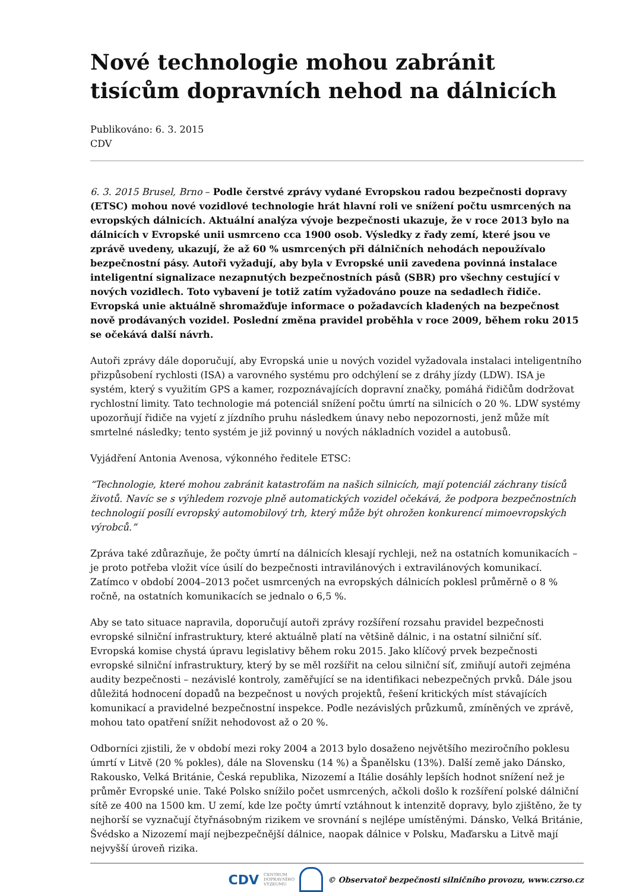Nové technologie mohou zabránit tisícům dopravních nehod na dálnicích
Publikováno: 6. 3. 2015
CDV
6. 3. 2015 Brusel, Brno – Podle čerstvé zprávy vydané Evropskou radou bezpečnosti dopravy (ETSC) mohou nové vozidlové technologie hrát hlavní roli ve snížení počtu usmrcených na evropských dálnicích. Aktuální analýza vývoje bezpečnosti ukazuje, že v roce 2013 bylo na dálnicích v Evropské unii usmrceno cca 1900 osob. Výsledky z řady zemí, které jsou ve zprávě uvedeny, ukazují, že až 60 % usmrcených při dálničních nehodách nepoužívalo bezpečnostní pásy. Autoři vyžadují, aby byla v Evropské unii zavedena povinná instalace inteligentní signalizace nezapnutých bezpečnostních pásů (SBR) pro všechny cestující v nových vozidlech. Toto vybavení je totiž zatím vyžadováno pouze na sedadlech řidiče. Evropská unie aktuálně shromažďuje informace o požadavcích kladených na bezpečnost nově prodávaných vozidel. Poslední změna pravidel proběhla v roce 2009, během roku 2015 se očekává další návrh.
Autoři zprávy dále doporučují, aby Evropská unie u nových vozidel vyžadovala instalaci inteligentního přizpůsobení rychlosti (ISA) a varovného systému pro odchýlení se z dráhy jízdy (LDW). ISA je systém, který s využitím GPS a kamer, rozpoznávajících dopravní značky, pomáhá řidičům dodržovat rychlostní limity. Tato technologie má potenciál snížení počtu úmrtí na silnicích o 20 %. LDW systémy upozorňují řidiče na vyjetí z jízdního pruhu následkem únavy nebo nepozornosti, jenž může mít smrtelné následky; tento systém je již povinný u nových nákladních vozidel a autobusů.
Vyjádření Antonia Avenosa, výkonného ředitele ETSC:
“Technologie, které mohou zabránit katastrofám na našich silnicích, mají potenciál záchrany tisíců životů. Navíc se s výhledem rozvoje plně automatických vozidel očekává, že podpora bezpečnostních technologií posílí evropský automobilový trh, který může být ohrožen konkurencí mimoevropských výrobců.”
Zpráva také zdůrazňuje, že počty úmrtí na dálnicích klesají rychleji, než na ostatních komunikacích – je proto potřeba vložit více úsilí do bezpečnosti intravilánových i extravilánových komunikací. Zatímco v období 2004–2013 počet usmrcených na evropských dálnicích poklesl průměrně o 8 % ročně, na ostatních komunikacích se jednalo o 6,5 %.
Aby se tato situace napravila, doporučují autoři zprávy rozšíření rozsahu pravidel bezpečnosti evropské silniční infrastruktury, které aktuálně platí na většině dálnic, i na ostatní silniční síť. Evropská komise chystá úpravu legislativy během roku 2015. Jako klíčový prvek bezpečnosti evropské silniční infrastruktury, který by se měl rozšířit na celou silniční síť, zmiňují autoři zejména audity bezpečnosti – nezávislé kontroly, zaměřující se na identifikaci nebezpečných prvků. Dále jsou důležitá hodnocení dopadů na bezpečnost u nových projektů, řešení kritických míst stávajících komunikací a pravidelné bezpečnostní inspekce. Podle nezávislých průzkumů, zmíněných ve zprávě, mohou tato opatření snížit nehodovost až o 20 %.
Odborníci zjistili, že v období mezi roky 2004 a 2013 bylo dosaženo největšího meziročního poklesu úmrtí v Litvě (20 % pokles), dále na Slovensku (14 %) a Španělsku (13%). Další země jako Dánsko, Rakousko, Velká Británie, Česká republika, Nizozemí a Itálie dosáhly lepších hodnot snížení než je průměr Evropské unie. Také Polsko snížilo počet usmrcených, ačkoli došlo k rozšíření polské dálniční sítě ze 400 na 1500 km. U zemí, kde lze počty úmrtí vztáhnout k intenzitě dopravy, bylo zjištěno, že ty nejhorší se vyznačují čtyřnásobným rizikem ve srovnání s nejlépe umístěnými. Dánsko, Velká Británie, Švédsko a Nizozemí mají nejbezpečnější dálnice, naopak dálnice v Polsku, Maďarsku a Litvě mají nejvyšší úroveň rizika.
CDV CENTRUM
DOPRAVNÍHO
VÝZKUMU © Observatoř bezpečnosti silničního provozu, www.czrso.cz